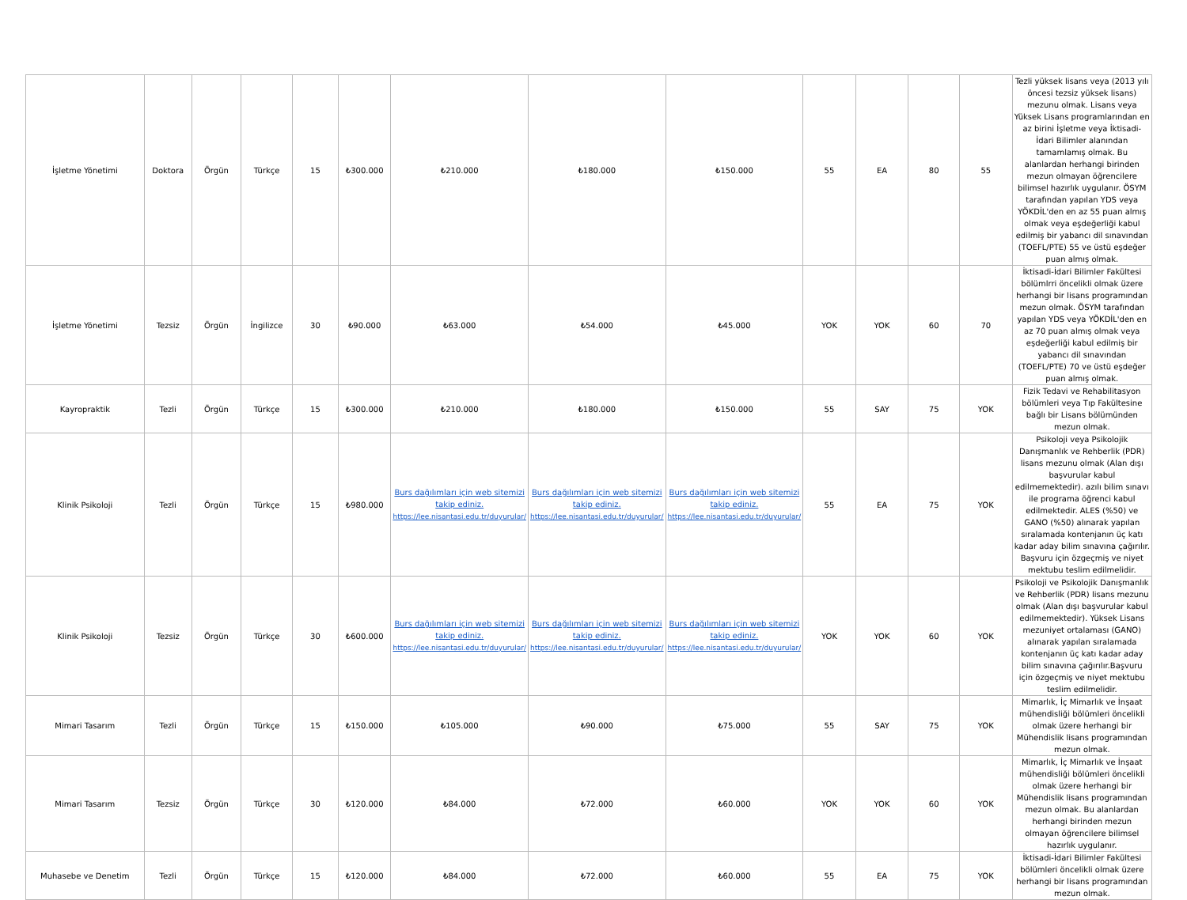| İşletme Yönetimi | Doktora | Örgün | Türkçe | 15 | ₺300.000 | ₺210.000 | ₺180.000 | ₺150.000 | 55 | EA | 80 | 55 | Tezli yüksek lisans veya (2013 yılı öncesi tezsiz yüksek lisans) mezunu olmak. Lisans veya Yüksek Lisans programlarından en az birini İşletme veya İktisadi-İdari Bilimler alanından tamamlamış olmak. Bu alanlardan herhangi birinden mezun olmayan öğrencilere bilimsel hazırlık uygulanır. ÖSYM tarafından yapılan YDS veya YÖKDİL'den en az 55 puan almış olmak veya eşdeğerliği kabul edilmiş bir yabancı dil sınavından (TOEFL/PTE) 55 ve üstü eşdeğer puan almış olmak. |
| İşletme Yönetimi | Tezsiz | Örgün | İngilizce | 30 | ₺90.000 | ₺63.000 | ₺54.000 | ₺45.000 | YOK | YOK | 60 | 70 | İktisadi-İdari Bilimler Fakültesi bölümlrri öncelikli olmak üzere herhangi bir lisans programından mezun olmak. ÖSYM tarafından yapılan YDS veya YÖKDİL'den en az 70 puan almış olmak veya eşdeğerliği kabul edilmiş bir yabancı dil sınavından (TOEFL/PTE) 70 ve üstü eşdeğer puan almış olmak. |
| Kayropraktik | Tezli | Örgün | Türkçe | 15 | ₺300.000 | ₺210.000 | ₺180.000 | ₺150.000 | 55 | SAY | 75 | YOK | Fizik Tedavi ve Rehabilitasyon bölümleri veya Tıp Fakültesine bağlı bir Lisans bölümünden mezun olmak. |
| Klinik Psikoloji | Tezli | Örgün | Türkçe | 15 | ₺980.000 | Burs dağılımları için web sitemizi takip ediniz. https://lee.nisantasi.edu.tr/duyurular/ | Burs dağılımları için web sitemizi takip ediniz. https://lee.nisantasi.edu.tr/duyurular/ | Burs dağılımları için web sitemizi takip ediniz. https://lee.nisantasi.edu.tr/duyurular/ | 55 | EA | 75 | YOK | Psikoloji veya Psikolojik Danışmanlık ve Rehberlik (PDR) lisans mezunu olmak (Alan dışı başvurular kabul edilmemektedir). azılı bilim sınavı ile programa öğrenci kabul edilmektedir. ALES (%50) ve GANO (%50) alınarak yapılan sıralamada kontenjanın üç katı kadar aday bilim sınavına çağırılır. Başvuru için özgeçmiş ve niyet mektubu teslim edilmelidir. |
| Klinik Psikoloji | Tezsiz | Örgün | Türkçe | 30 | ₺600.000 | Burs dağılımları için web sitemizi takip ediniz. https://lee.nisantasi.edu.tr/duyurular/ | Burs dağılımları için web sitemizi takip ediniz. https://lee.nisantasi.edu.tr/duyurular/ | Burs dağılımları için web sitemizi takip ediniz. https://lee.nisantasi.edu.tr/duyurular/ | YOK | YOK | 60 | YOK | Psikoloji ve Psikolojik Danışmanlık ve Rehberlik (PDR) lisans mezunu olmak (Alan dışı başvurular kabul edilmemektedir). Yüksek Lisans mezuniyet ortalaması (GANO) alınarak yapılan sıralamada kontenjanın üç katı kadar aday bilim sınavına çağırılır.Başvuru için özgeçmiş ve niyet mektubu teslim edilmelidir. |
| Mimari Tasarım | Tezli | Örgün | Türkçe | 15 | ₺150.000 | ₺105.000 | ₺90.000 | ₺75.000 | 55 | SAY | 75 | YOK | Mimarlık, İç Mimarlık ve İnşaat mühendisliği bölümleri öncelikli olmak üzere herhangi bir Mühendislik lisans programından mezun olmak. |
| Mimari Tasarım | Tezsiz | Örgün | Türkçe | 30 | ₺120.000 | ₺84.000 | ₺72.000 | ₺60.000 | YOK | YOK | 60 | YOK | Mimarlık, İç Mimarlık ve İnşaat mühendisliği bölümleri öncelikli olmak üzere herhangi bir Mühendislik lisans programından mezun olmak. Bu alanlardan herhangi birinden mezun olmayan öğrencilere bilimsel hazırlık uygulanır. |
| Muhasebe ve Denetim | Tezli | Örgün | Türkçe | 15 | ₺120.000 | ₺84.000 | ₺72.000 | ₺60.000 | 55 | EA | 75 | YOK | İktisadi-İdari Bilimler Fakültesi bölümleri öncelikli olmak üzere herhangi bir lisans programından mezun olmak. |